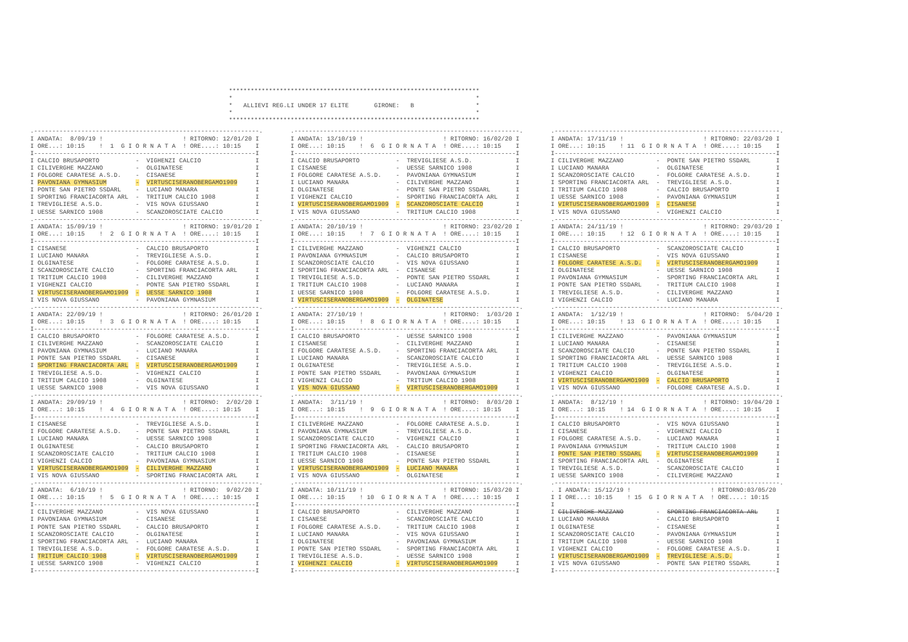*********************************************************************
*                                                                   *
*   ALLIEVI REG.LI UNDER 17 ELITE       GIRONE:   B                 *
*                                                                   *
*********************************************************************
.--------------------------------------------------------------.
I ANDATA:  8/09/19 !                      ! RITORNO: 12/01/20 I
I ORE...: 10:15    !  1  G I O R N A T A  ! ORE....: 10:15    I
I-------------------------------------------------------------I
I CALCIO BRUSAPORTO          -  VIGHENZI CALCIO               I
I CILIVERGHE MAZZANO         -  OLGINATESE                    I
I FOLGORE CARATESE A.S.D.    -  CISANESE                      I
I PAVONIANA GYMNASIUM        -  VIRTUSCISERANOBERGAMO1909     I
I PONTE SAN PIETRO SSDARL    -  LUCIANO MANARA                I
I SPORTING FRANCIACORTA ARL  -  TRITIUM CALCIO 1908           I
I TREVIGLIESE A.S.D.         -  VIS NOVA GIUSSANO             I
I UESSE SARNICO 1908         -  SCANZOROSCIATE CALCIO         I
.--------------------------------------------------------------.
I ANDATA: 15/09/19 !                      ! RITORNO: 19/01/20 I
I ORE...: 10:15    !  2  G I O R N A T A  ! ORE....: 10:15    I
I-------------------------------------------------------------I
I CISANESE                   -  CALCIO BRUSAPORTO             I
I LUCIANO MANARA             -  TREVIGLIESE A.S.D.            I
I OLGINATESE                 -  FOLGORE CARATESE A.S.D.       I
I SCANZOROSCIATE CALCIO      -  SPORTING FRANCIACORTA ARL     I
I TRITIUM CALCIO 1908        -  CILIVERGHE MAZZANO            I
I VIGHENZI CALCIO            -  PONTE SAN PIETRO SSDARL       I
I VIRTUSCISERANOBERGAMO1909  -  UESSE SARNICO 1908            I
I VIS NOVA GIUSSANO          -  PAVONIANA GYMNASIUM           I
.--------------------------------------------------------------.
I ANDATA: 22/09/19 !                      ! RITORNO: 26/01/20 I
I ORE...: 10:15    !  3  G I O R N A T A  ! ORE....: 10:15    I
I-------------------------------------------------------------I
I CALCIO BRUSAPORTO          -  FOLGORE CARATESE A.S.D.       I
I CILIVERGHE MAZZANO         -  SCANZOROSCIATE CALCIO         I
I PAVONIANA GYMNASIUM        -  LUCIANO MANARA                I
I PONTE SAN PIETRO SSDARL    -  CISANESE                      I
I SPORTING FRANCIACORTA ARL  -  VIRTUSCISERANOBERGAMO1909     I
I TREVIGLIESE A.S.D.         -  VIGHENZI CALCIO               I
I TRITIUM CALCIO 1908        -  OLGINATESE                    I
I UESSE SARNICO 1908         -  VIS NOVA GIUSSANO             I
.--------------------------------------------------------------.
I ANDATA: 29/09/19 !                      ! RITORNO:  2/02/20 I
I ORE...: 10:15    !  4  G I O R N A T A  ! ORE....: 10:15    I
I-------------------------------------------------------------I
I CISANESE                   -  TREVIGLIESE A.S.D.            I
I FOLGORE CARATESE A.S.D.    -  PONTE SAN PIETRO SSDARL       I
I LUCIANO MANARA             -  UESSE SARNICO 1908            I
I OLGINATESE                 -  CALCIO BRUSAPORTO             I
I SCANZOROSCIATE CALCIO      -  TRITIUM CALCIO 1908           I
I VIGHENZI CALCIO            -  PAVONIANA GYMNASIUM           I
I VIRTUSCISERANOBERGAMO1909  -  CILIVERGHE MAZZANO            I
I VIS NOVA GIUSSANO          -  SPORTING FRANCIACORTA ARL     I
.--------------------------------------------------------------.
I ANDATA:  6/10/19 !                      ! RITORNO:  9/02/20 I
I ORE...: 10:15    !  5  G I O R N A T A  ! ORE....: 10:15    I
I-------------------------------------------------------------I
I CILIVERGHE MAZZANO         -  VIS NOVA GIUSSANO             I
I PAVONIANA GYMNASIUM        -  CISANESE                      I
I PONTE SAN PIETRO SSDARL    -  CALCIO BRUSAPORTO             I
I SCANZOROSCIATE CALCIO      -  OLGINATESE                    I
I SPORTING FRANCIACORTA ARL  -  LUCIANO MANARA                I
I TREVIGLIESE A.S.D.         -  FOLGORE CARATESE A.S.D.       I
I TRITIUM CALCIO 1908        -  VIRTUSCISERANOBERGAMO1909     I
I UESSE SARNICO 1908         -  VIGHENZI CALCIO               I
I-------------------------------------------------------------I
.--------------------------------------------------------------.
I ANDATA: 13/10/19 !                      ! RITORNO: 16/02/20 I
I ORE...: 10:15    !  6  G I O R N A T A  ! ORE....: 10:15    I
I-------------------------------------------------------------I
I CALCIO BRUSAPORTO          -  TREVIGLIESE A.S.D.            I
I CISANESE                   -  UESSE SARNICO 1908            I
I FOLGORE CARATESE A.S.D.    -  PAVONIANA GYMNASIUM           I
I LUCIANO MANARA             -  CILIVERGHE MAZZANO            I
I OLGINATESE                 -  PONTE SAN PIETRO SSDARL       I
I VIGHENZI CALCIO            -  SPORTING FRANCIACORTA ARL     I
I VIRTUSCISERANOBERGAMO1909  -  SCANZOROSCIATE CALCIO         I
I VIS NOVA GIUSSANO          -  TRITIUM CALCIO 1908           I
.--------------------------------------------------------------.
I ANDATA: 20/10/19 !                      ! RITORNO: 23/02/20 I
I ORE...: 10:15    !  7  G I O R N A T A  ! ORE....: 10:15    I
I-------------------------------------------------------------I
I CILIVERGHE MAZZANO         -  VIGHENZI CALCIO               I
I PAVONIANA GYMNASIUM        -  CALCIO BRUSAPORTO             I
I SCANZOROSCIATE CALCIO      -  VIS NOVA GIUSSANO             I
I SPORTING FRANCIACORTA ARL  -  CISANESE                      I
I TREVIGLIESE A.S.D.         -  PONTE SAN PIETRO SSDARL       I
I TRITIUM CALCIO 1908        -  LUCIANO MANARA                I
I UESSE SARNICO 1908         -  FOLGORE CARATESE A.S.D.       I
I VIRTUSCISERANOBERGAMO1909  -  OLGINATESE                    I
.--------------------------------------------------------------.
I ANDATA: 27/10/19 !                      ! RITORNO:  1/03/20 I
I ORE...: 10:15    !  8  G I O R N A T A  ! ORE....: 10:15    I
I-------------------------------------------------------------I
I CALCIO BRUSAPORTO          -  UESSE SARNICO 1908            I
I CISANESE                   -  CILIVERGHE MAZZANO            I
I FOLGORE CARATESE A.S.D.    -  SPORTING FRANCIACORTA ARL     I
I LUCIANO MANARA             -  SCANZOROSCIATE CALCIO         I
I OLGINATESE                 -  TREVIGLIESE A.S.D.            I
I PONTE SAN PIETRO SSDARL    -  PAVONIANA GYMNASIUM           I
I VIGHENZI CALCIO            -  TRITIUM CALCIO 1908           I
I VIS NOVA GIUSSANO          -  VIRTUSCISERANOBERGAMO1909     I
.--------------------------------------------------------------.
I ANDATA:  3/11/19 !                      ! RITORNO:  8/03/20 I
I ORE...: 10:15    !  9  G I O R N A T A  ! ORE....: 10:15    I
I-------------------------------------------------------------I
I CILIVERGHE MAZZANO         -  FOLGORE CARATESE A.S.D.       I
I PAVONIANA GYMNASIUM        -  TREVIGLIESE A.S.D.            I
I SCANZOROSCIATE CALCIO      -  VIGHENZI CALCIO               I
I SPORTING FRANCIACORTA ARL  -  CALCIO BRUSAPORTO             I
I TRITIUM CALCIO 1908        -  CISANESE                      I
I UESSE SARNICO 1908         -  PONTE SAN PIETRO SSDARL       I
I VIRTUSCISERANOBERGAMO1909  -  LUCIANO MANARA                I
I VIS NOVA GIUSSANO          -  OLGINATESE                    I
.--------------------------------------------------------------.
I ANDATA: 10/11/19 !                      ! RITORNO: 15/03/20 I
I ORE...: 10:15    ! 10  G I O R N A T A  ! ORE....: 10:15    I
I-------------------------------------------------------------I
I CALCIO BRUSAPORTO          -  CILIVERGHE MAZZANO            I
I CISANESE                   -  SCANZOROSCIATE CALCIO         I
I FOLGORE CARATESE A.S.D.    -  TRITIUM CALCIO 1908           I
I LUCIANO MANARA             -  VIS NOVA GIUSSANO             I
I OLGINATESE                 -  PAVONIANA GYMNASIUM           I
I PONTE SAN PIETRO SSDARL    -  SPORTING FRANCIACORTA ARL     I
I TREVIGLIESE A.S.D.         -  UESSE SARNICO 1908            I
I VIGHENZI CALCIO            -  VIRTUSCISERANOBERGAMO1909     I
I-------------------------------------------------------------I
.--------------------------------------------------------------.
I ANDATA: 17/11/19 !                      ! RITORNO: 22/03/20 I
I ORE...: 10:15    ! 11  G I O R N A T A  ! ORE....: 10:15    I
I-------------------------------------------------------------I
I CILIVERGHE MAZZANO         -  PONTE SAN PIETRO SSDARL       I
I LUCIANO MANARA             -  OLGINATESE                    I
I SCANZOROSCIATE CALCIO      -  FOLGORE CARATESE A.S.D.       I
I SPORTING FRANCIACORTA ARL  -  TREVIGLIESE A.S.D.            I
I TRITIUM CALCIO 1908        -  CALCIO BRUSAPORTO             I
I UESSE SARNICO 1908         -  PAVONIANA GYMNASIUM           I
I VIRTUSCISERANOBERGAMO1909  -  CISANESE                      I
I VIS NOVA GIUSSANO          -  VIGHENZI CALCIO               I
.--------------------------------------------------------------.
I ANDATA: 24/11/19 !                      ! RITORNO: 29/03/20 I
I ORE...: 10:15    ! 12  G I O R N A T A  ! ORE....: 10:15    I
I-------------------------------------------------------------I
I CALCIO BRUSAPORTO          -  SCANZOROSCIATE CALCIO         I
I CISANESE                   -  VIS NOVA GIUSSANO             I
I FOLGORE CARATESE A.S.D.    -  VIRTUSCISERANOBERGAMO1909     I
I OLGINATESE                 -  UESSE SARNICO 1908            I
I PAVONIANA GYMNASIUM        -  SPORTING FRANCIACORTA ARL     I
I PONTE SAN PIETRO SSDARL    -  TRITIUM CALCIO 1908           I
I TREVIGLIESE A.S.D.         -  CILIVERGHE MAZZANO            I
I VIGHENZI CALCIO            -  LUCIANO MANARA                I
.--------------------------------------------------------------.
I ANDATA:  1/12/19 !                      ! RITORNO:  5/04/20 I
I ORE...: 10:15    ! 13  G I O R N A T A  ! ORE....: 10:15    I
I-------------------------------------------------------------I
I CILIVERGHE MAZZANO         -  PAVONIANA GYMNASIUM           I
I LUCIANO MANARA             -  CISANESE                      I
I SCANZOROSCIATE CALCIO      -  PONTE SAN PIETRO SSDARL       I
I SPORTING FRANCIACORTA ARL  -  UESSE SARNICO 1908            I
I TRITIUM CALCIO 1908        -  TREVIGLIESE A.S.D.            I
I VIGHENZI CALCIO            -  OLGINATESE                    I
I VIRTUSCISERANOBERGAMO1909  -  CALCIO BRUSAPORTO             I
I VIS NOVA GIUSSANO          -  FOLGORE CARATESE A.S.D.       I
.--------------------------------------------------------------.
I ANDATA:  8/12/19 !                      ! RITORNO: 19/04/20 I
I ORE...: 10:15    ! 14  G I O R N A T A  ! ORE....: 10:15    I
I-------------------------------------------------------------I
I CALCIO BRUSAPORTO          -  VIS NOVA GIUSSANO             I
I CISANESE                   -  VIGHENZI CALCIO               I
I FOLGORE CARATESE A.S.D.    -  LUCIANO MANARA                I
I PAVONIANA GYMNASIUM        -  TRITIUM CALCIO 1908           I
I PONTE SAN PIETRO SSDARL    -  VIRTUSCISERANOBERGAMO1909     I
I SPORTING FRANCIACORTA ARL  -  OLGINATESE                    I
I TREVIGLIESE A.S.D.         -  SCANZOROSCIATE CALCIO         I
I UESSE SARNICO 1908         -  CILIVERGHE MAZZANO            I
.--------------------------------------------------------------.
. I ANDATA: 15/12/19 !                      ! RITORNO:03/05/20
I I ORE...: 10:15    ! 15  G I O R N A T A  ! ORE....: 10:15
I
I CILIVERGHE MAZZANO         -  SPORTING FRANCIACORTA ARL     I
I LUCIANO MANARA             -  CALCIO BRUSAPORTO             I
I OLGINATESE                 -  CISANESE                      I
I SCANZOROSCIATE CALCIO      -  PAVONIANA GYMNASIUM           I
I TRITIUM CALCIO 1908        -  UESSE SARNICO 1908            I
I VIGHENZI CALCIO            -  FOLGORE CARATESE A.S.D.       I
I VIRTUSCISERANOBERGAMO1909  -  TREVIGLIESE A.S.D.            I
I VIS NOVA GIUSSANO          -  PONTE SAN PIETRO SSDARL       I
I-------------------------------------------------------------I